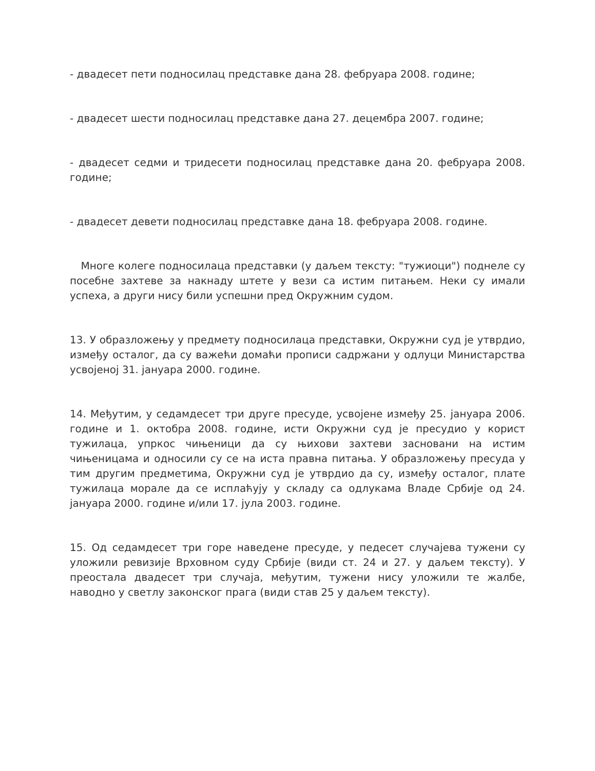- двадесет пети подносилац представке дана 28. фебруара 2008. године;
- двадесет шести подносилац представке дана 27. децембра 2007. године;
- двадесет седми и тридесети подносилац представке дана 20. фебруара 2008. године;
- двадесет девети подносилац представке дана 18. фебруара 2008. године.
Многе колеге подносилаца представки (у даљем тексту: "тужиоци") поднеле су посебне захтеве за накнаду штете у вези са истим питањем. Неки су имали успеха, а други нису били успешни пред Окружним судом.
13. У образложењу у предмету подносилаца представки, Окружни суд је утврдио, између осталог, да су важећи домаћи прописи садржани у одлуци Министарства усвојеној 31. јануара 2000. године.
14. Међутим, у седамдесет три друге пресуде, усвојене између 25. јануара 2006. године и 1. октобра 2008. године, исти Окружни суд је пресудио у корист тужилаца, упркос чињеници да су њихови захтеви засновани на истим чињеницама и односили су се на иста правна питања. У образложењу пресуда у тим другим предметима, Окружни суд је утврдио да су, између осталог, плате тужилаца морале да се исплаћују у складу са одлукама Владе Србије од 24. јануара 2000. године и/или 17. јула 2003. године.
15. Од седамдесет три горе наведене пресуде, у педесет случајева тужени су уложили ревизије Врховном суду Србије (види ст. 24 и 27. у даљем тексту). У преостала двадесет три случаја, међутим, тужени нису уложили те жалбе, наводно у светлу законског прага (види став 25 у даљем тексту).